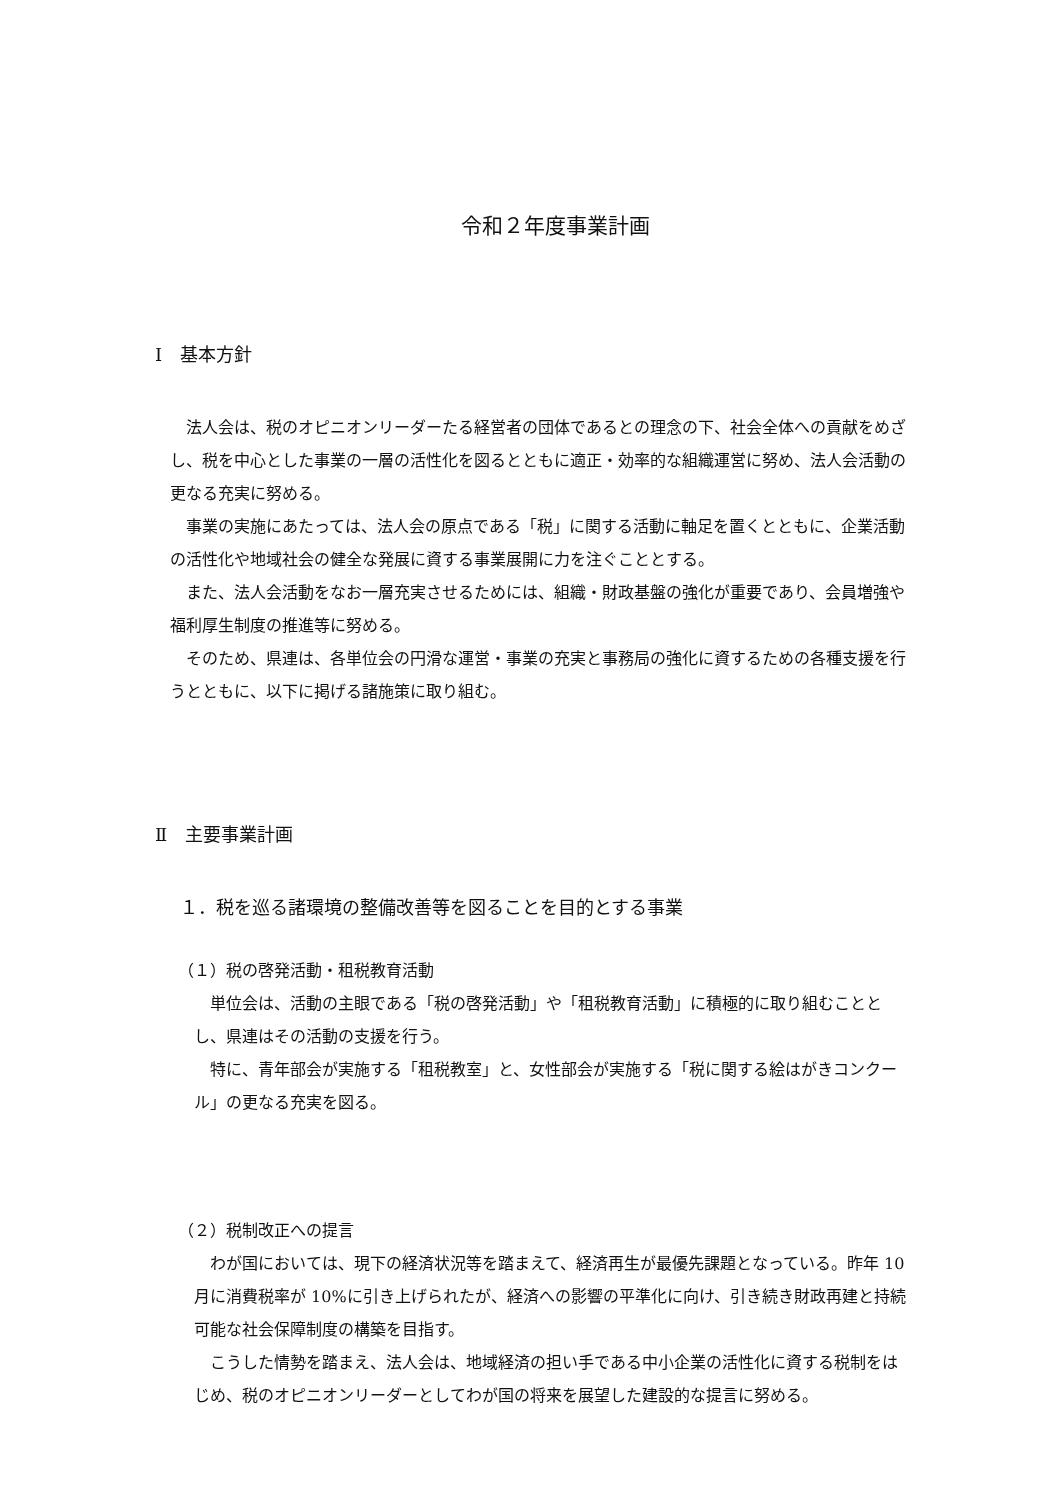令和２年度事業計画
Ⅰ　基本方針
法人会は、税のオピニオンリーダーたる経営者の団体であるとの理念の下、社会全体への貢献をめざし、税を中心とした事業の一層の活性化を図るとともに適正・効率的な組織運営に努め、法人会活動の更なる充実に努める。
事業の実施にあたっては、法人会の原点である「税」に関する活動に軸足を置くとともに、企業活動の活性化や地域社会の健全な発展に資する事業展開に力を注ぐこととする。
また、法人会活動をなお一層充実させるためには、組織・財政基盤の強化が重要であり、会員増強や福利厚生制度の推進等に努める。
そのため、県連は、各単位会の円滑な運営・事業の充実と事務局の強化に資するための各種支援を行うとともに、以下に掲げる諸施策に取り組む。
Ⅱ　主要事業計画
１．税を巡る諸環境の整備改善等を図ることを目的とする事業
（１）税の啓発活動・租税教育活動
単位会は、活動の主眼である「税の啓発活動」や「租税教育活動」に積極的に取り組むこととし、県連はその活動の支援を行う。
特に、青年部会が実施する「租税教室」と、女性部会が実施する「税に関する絵はがきコンクール」の更なる充実を図る。
（２）税制改正への提言
わが国においては、現下の経済状況等を踏まえて、経済再生が最優先課題となっている。昨年 10 月に消費税率が 10%に引き上げられたが、経済への影響の平準化に向け、引き続き財政再建と持続可能な社会保障制度の構築を目指す。
こうした情勢を踏まえ、法人会は、地域経済の担い手である中小企業の活性化に資する税制をはじめ、税のオピニオンリーダーとしてわが国の将来を展望した建設的な提言に努める。